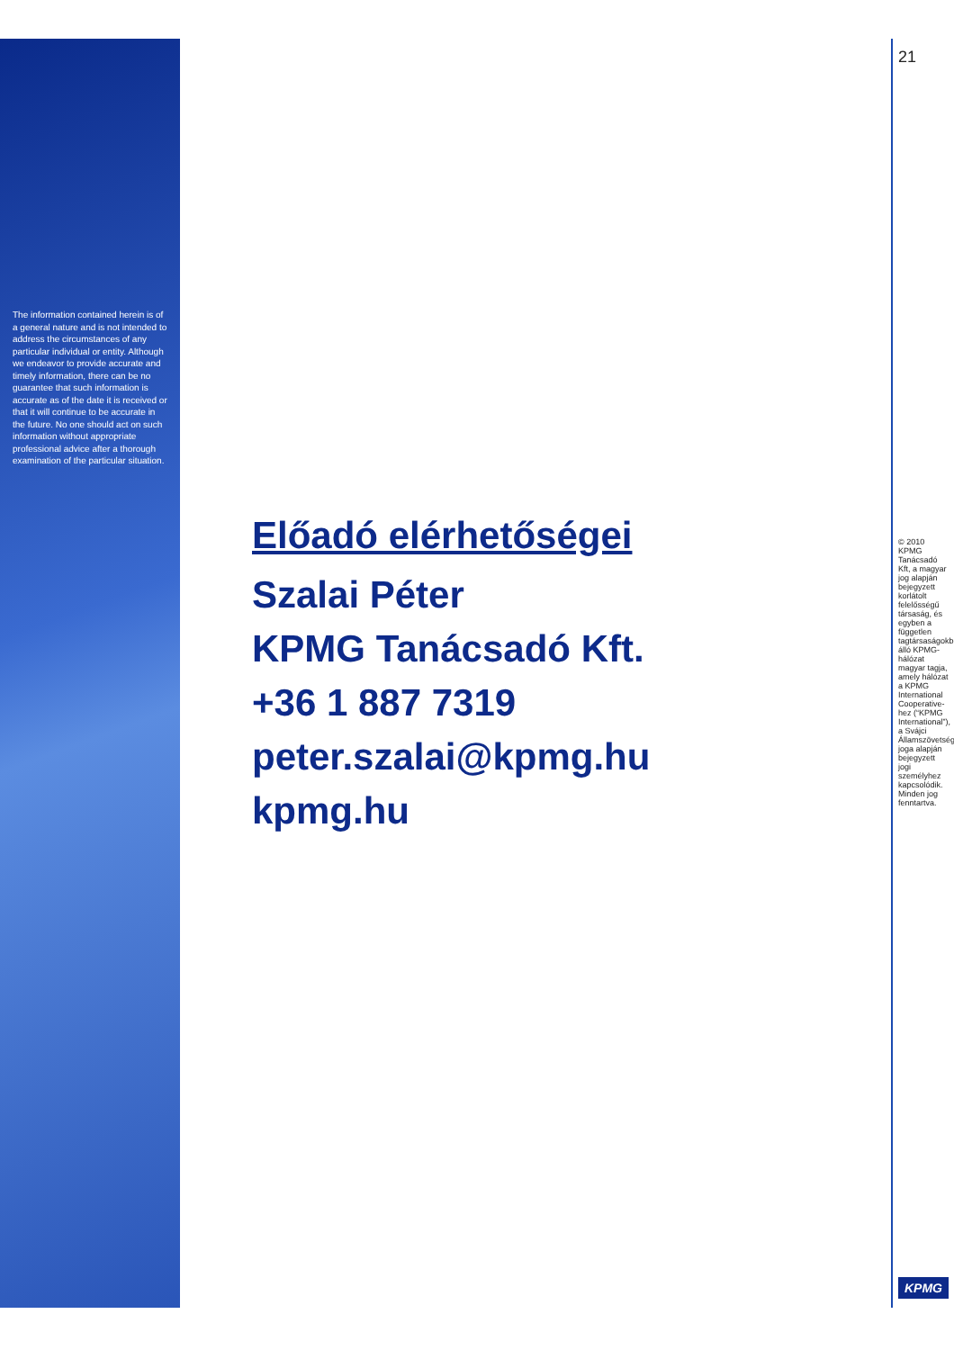The information contained herein is of a general nature and is not intended to address the circumstances of any particular individual or entity. Although we endeavor to provide accurate and timely information, there can be no guarantee that such information is accurate as of the date it is received or that it will continue to be accurate in the future. No one should act on such information without appropriate professional advice after a thorough examination of the particular situation.
Előadó elérhetőségei
Szalai Péter
KPMG Tanácsadó Kft.
+36 1 887 7319
peter.szalai@kpmg.hu
kpmg.hu
21
© 2010 KPMG Tanácsadó Kft, a magyar jog alapján bejegyzett korlátolt felelősségű társaság, és egyben a független tagtársaságokból álló KPMG-hálózat magyar tagja, amely hálózat a KPMG International Cooperative-hez (“KPMG International”), a Svájci Államszövetség joga alapján bejegyzett jogi személyhez kapcsolódik. Minden jog fenntartva.
KPMG